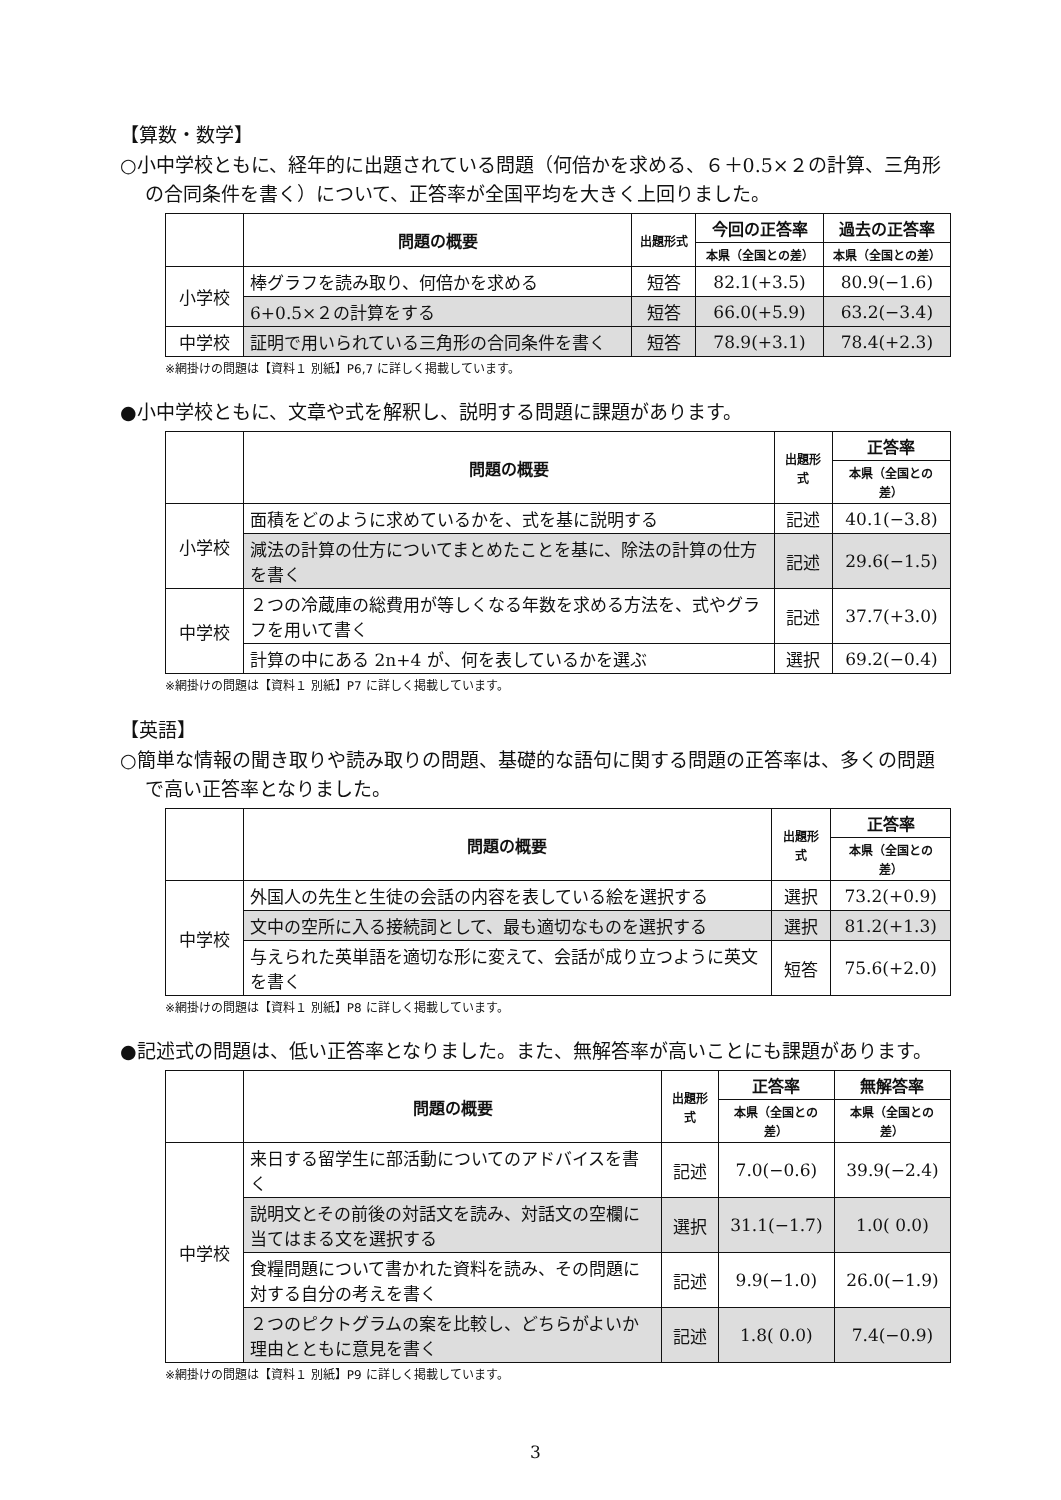【算数・数学】
○小中学校ともに、経年的に出題されている問題（何倍かを求める、６＋0.5×２の計算、三角形の合同条件を書く）について、正答率が全国平均を大きく上回りました。
| | 問題の概要 | 出題形式 | 今回の正答率 | 過去の正答率 |
| --- | --- | --- | --- | --- |
| | | | 本県（全国との差） | 本県（全国との差） |
| 小学校 | 棒グラフを読み取り、何倍かを求める | 短答 | 82.1(+3.5) | 80.9(−1.6) |
| | 6+0.5×２の計算をする | 短答 | 66.0(+5.9) | 63.2(−3.4) |
| 中学校 | 証明で用いられている三角形の合同条件を書く | 短答 | 78.9(+3.1) | 78.4(+2.3) |
※網掛けの問題は【資料１ 別紙】P6,7 に詳しく掲載しています。
●小中学校ともに、文章や式を解釈し、説明する問題に課題があります。
| | 問題の概要 | 出題形式 | 正答率 |
| --- | --- | --- | --- |
| | | | 本県（全国との差） |
| 小学校 | 面積をどのように求めているかを、式を基に説明する | 記述 | 40.1(−3.8) |
| | 減法の計算の仕方についてまとめたことを基に、除法の計算の仕方を書く | 記述 | 29.6(−1.5) |
| 中学校 | ２つの冷蔵庫の総費用が等しくなる年数を求める方法を、式やグラフを用いて書く | 記述 | 37.7(+3.0) |
| | 計算の中にある 2n+4 が、何を表しているかを選ぶ | 選択 | 69.2(−0.4) |
※網掛けの問題は【資料１ 別紙】P7 に詳しく掲載しています。
【英語】
○簡単な情報の聞き取りや読み取りの問題、基礎的な語句に関する問題の正答率は、多くの問題で高い正答率となりました。
| | 問題の概要 | 出題形式 | 正答率 |
| --- | --- | --- | --- |
| | | | 本県（全国との差） |
| 中学校 | 外国人の先生と生徒の会話の内容を表している絵を選択する | 選択 | 73.2(+0.9) |
| | 文中の空所に入る接続詞として、最も適切なものを選択する | 選択 | 81.2(+1.3) |
| | 与えられた英単語を適切な形に変えて、会話が成り立つように英文を書く | 短答 | 75.6(+2.0) |
※網掛けの問題は【資料１ 別紙】P8 に詳しく掲載しています。
●記述式の問題は、低い正答率となりました。また、無解答率が高いことにも課題があります。
| | 問題の概要 | 出題形式 | 正答率 | 無解答率 |
| --- | --- | --- | --- | --- |
| | | | 本県（全国との差） | 本県（全国との差） |
| 中学校 | 来日する留学生に部活動についてのアドバイスを書く | 記述 | 7.0(−0.6) | 39.9(−2.4) |
| | 説明文とその前後の対話文を読み、対話文の空欄に当てはまる文を選択する | 選択 | 31.1(−1.7) | 1.0( 0.0) |
| | 食糧問題について書かれた資料を読み、その問題に対する自分の考えを書く | 記述 | 9.9(−1.0) | 26.0(−1.9) |
| | ２つのピクトグラムの案を比較し、どちらがよいか理由とともに意見を書く | 記述 | 1.8( 0.0) | 7.4(−0.9) |
※網掛けの問題は【資料１ 別紙】P9 に詳しく掲載しています。
3